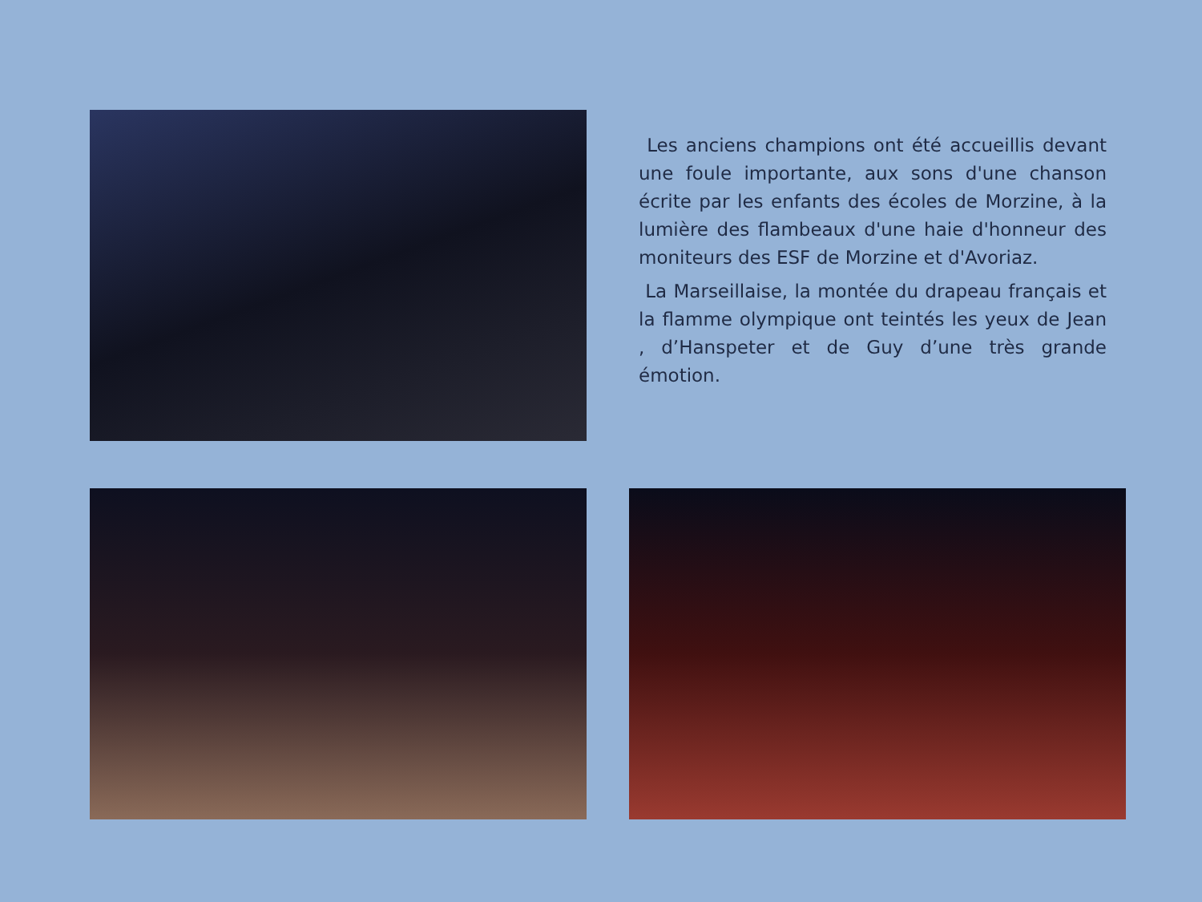Les anciens champions ont été accueillis devant une foule importante, aux sons d'une chanson écrite par les enfants des écoles de Morzine, à la lumière des flambeaux d'une haie d'honneur des moniteurs des ESF de Morzine et d'Avoriaz.
La Marseillaise, la montée du drapeau français et la flamme olympique ont teintés les yeux de Jean , d’Hanspeter et de Guy d’une très grande émotion.